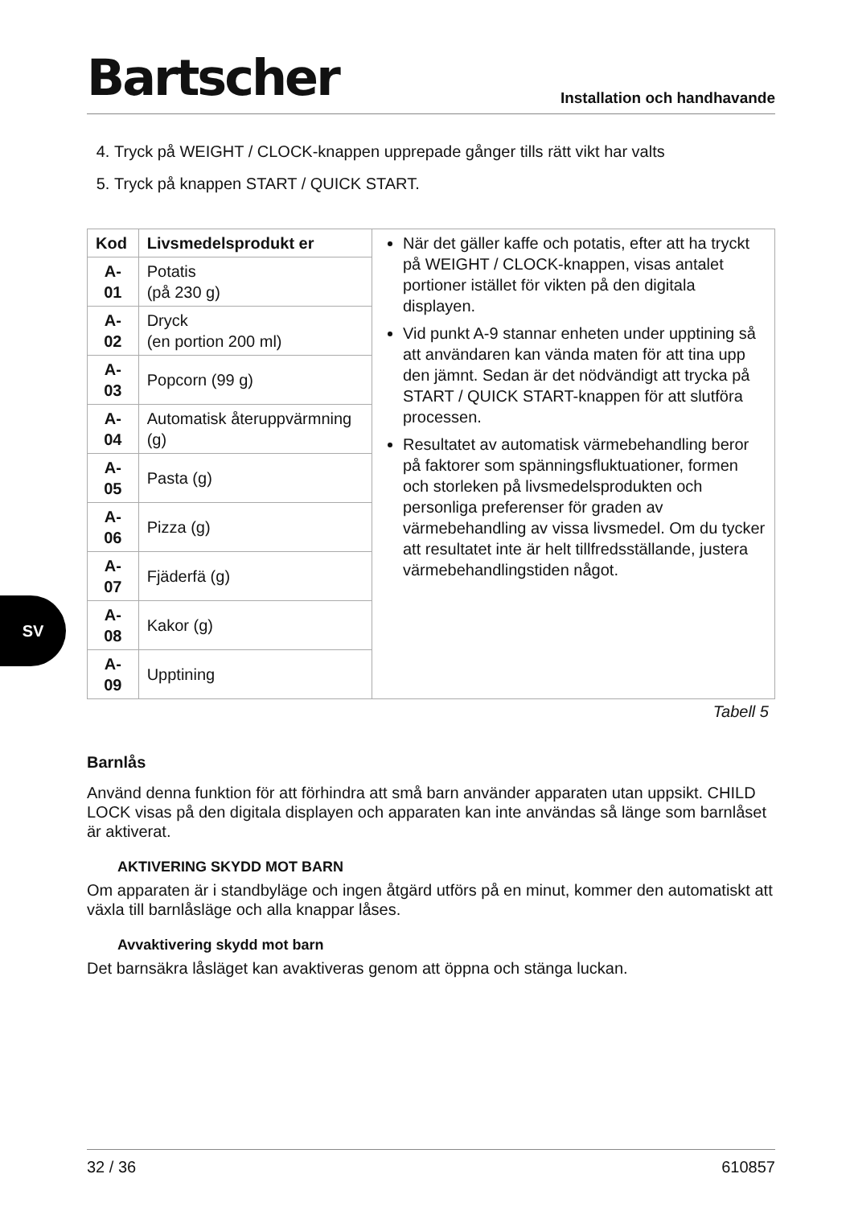Bartscher Installation och handhavande
4. Tryck på WEIGHT / CLOCK-knappen upprepade gånger tills rätt vikt har valts
5. Tryck på knappen START / QUICK START.
| Kod | Livsmedelsprodukt er | När det gäller kaffe och potatis, efter att ha tryckt på WEIGHT / CLOCK-knappen, visas antalet portioner istället för vikten på den digitala displayen. Vid punkt A-9 stannar enheten under upptining så att användaren kan vända maten för att tina upp den jämnt. Sedan är det nödvändigt att trycka på START / QUICK START-knappen för att slutföra processen. Resultatet av automatisk värmebehandling beror på faktorer som spänningsfluktuationer, formen och storleken på livsmedelsprodukten och personliga preferenser för graden av värmebehandling av vissa livsmedel. Om du tycker att resultatet inte är helt tillfredsställande, justera värmebehandlingstiden något. |
| A-01 | Potatis (på 230 g) | |
| A-02 | Dryck (en portion 200 ml) | |
| A-03 | Popcorn (99 g) | |
| A-04 | Automatisk återuppvärmning (g) | |
| A-05 | Pasta (g) | |
| A-06 | Pizza (g) | |
| A-07 | Fjäderfä (g) | |
| A-08 | Kakor (g) | |
| A-09 | Upptining | |
Tabell 5
Barnlås
Använd denna funktion för att förhindra att små barn använder apparaten utan uppsikt. CHILD LOCK visas på den digitala displayen och apparaten kan inte användas så länge som barnlåset är aktiverat.
AKTIVERING SKYDD MOT BARN
Om apparaten är i standbyläge och ingen åtgärd utförs på en minut, kommer den automatiskt att växla till barnlåsläge och alla knappar låses.
Avvaktivering skydd mot barn
Det barnsäkra låsläget kan avaktiveras genom att öppna och stänga luckan.
SV
32 / 36 610857